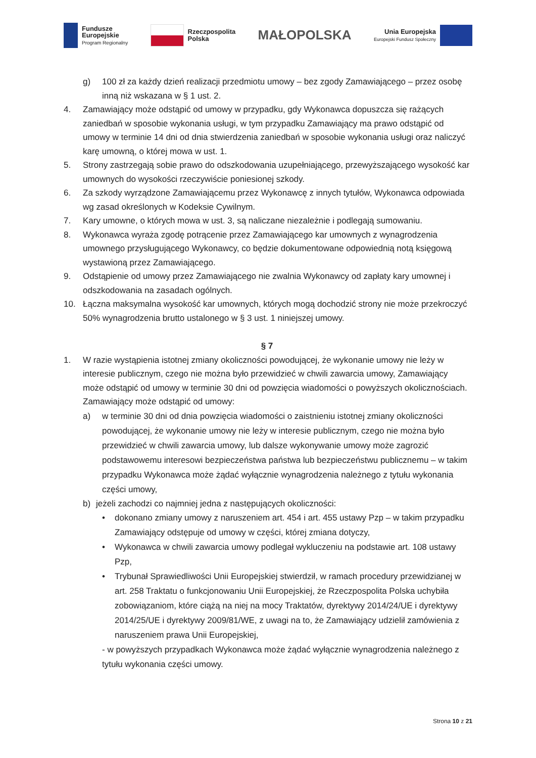Fundusze
Europejskie
Program Regionalny
Rzeczpospolita
Polska
MAŁOPOLSKA
Unia Europejska
Europejski Fundusz Społeczny
g) 100 zł za każdy dzień realizacji przedmiotu umowy – bez zgody Zamawiającego – przez osobę inną niż wskazana w § 1 ust. 2.
4. Zamawiający może odstąpić od umowy w przypadku, gdy Wykonawca dopuszcza się rażących zaniedbań w sposobie wykonania usługi, w tym przypadku Zamawiający ma prawo odstąpić od umowy w terminie 14 dni od dnia stwierdzenia zaniedbań w sposobie wykonania usługi oraz naliczyć karę umowną, o której mowa w ust. 1.
5. Strony zastrzegają sobie prawo do odszkodowania uzupełniającego, przewyższającego wysokość kar umownych do wysokości rzeczywiście poniesionej szkody.
6. Za szkody wyrządzone Zamawiającemu przez Wykonawcę z innych tytułów, Wykonawca odpowiada wg zasad określonych w Kodeksie Cywilnym.
7. Kary umowne, o których mowa w ust. 3, są naliczane niezależnie i podlegają sumowaniu.
8. Wykonawca wyraża zgodę potrącenie przez Zamawiającego kar umownych z wynagrodzenia umownego przysługującego Wykonawcy, co będzie dokumentowane odpowiednią notą księgową wystawioną przez Zamawiającego.
9. Odstąpienie od umowy przez Zamawiającego nie zwalnia Wykonawcy od zapłaty kary umownej i odszkodowania na zasadach ogólnych.
10. Łączna maksymalna wysokość kar umownych, których mogą dochodzić strony nie może przekroczyć 50% wynagrodzenia brutto ustalonego w § 3 ust. 1 niniejszej umowy.
§ 7
1. W razie wystąpienia istotnej zmiany okoliczności powodującej, że wykonanie umowy nie leży w interesie publicznym, czego nie można było przewidzieć w chwili zawarcia umowy, Zamawiający może odstąpić od umowy w terminie 30 dni od powzięcia wiadomości o powyższych okolicznościach. Zamawiający może odstąpić od umowy:
a) w terminie 30 dni od dnia powzięcia wiadomości o zaistnieniu istotnej zmiany okoliczności powodującej, że wykonanie umowy nie leży w interesie publicznym, czego nie można było przewidzieć w chwili zawarcia umowy, lub dalsze wykonywanie umowy może zagrozić podstawowemu interesowi bezpieczeństwa państwa lub bezpieczeństwu publicznemu – w takim przypadku Wykonawca może żądać wyłącznie wynagrodzenia należnego z tytułu wykonania części umowy,
b) jeżeli zachodzi co najmniej jedna z następujących okoliczności:
• dokonano zmiany umowy z naruszeniem art. 454 i art. 455 ustawy Pzp – w takim przypadku Zamawiający odstępuje od umowy w części, której zmiana dotyczy,
• Wykonawca w chwili zawarcia umowy podlegał wykluczeniu na podstawie art. 108 ustawy Pzp,
• Trybunał Sprawiedliwości Unii Europejskiej stwierdził, w ramach procedury przewidzianej w art. 258 Traktatu o funkcjonowaniu Unii Europejskiej, że Rzeczpospolita Polska uchybiła zobowiązaniom, które ciążą na niej na mocy Traktatów, dyrektywy 2014/24/UE i dyrektywy 2014/25/UE i dyrektywy 2009/81/WE, z uwagi na to, że Zamawiający udzielił zamówienia z naruszeniem prawa Unii Europejskiej,
- w powyższych przypadkach Wykonawca może żądać wyłącznie wynagrodzenia należnego z tytułu wykonania części umowy.
Strona 10 z 21